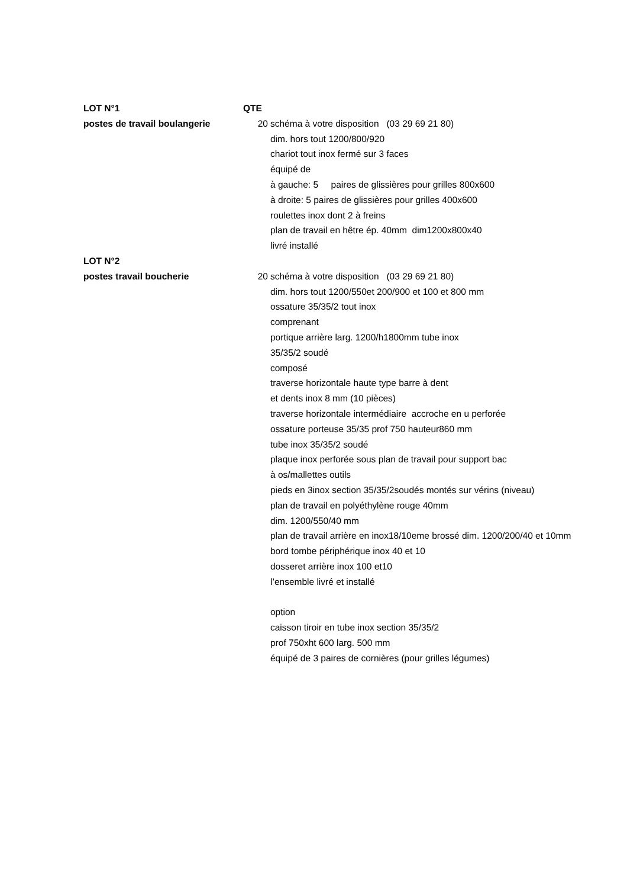| LOT N°1 | QTE | |
| postes de travail boulangerie | 20 | schéma à votre disposition (03 29 69 21 80) |
| | | dim. hors tout 1200/800/920 |
| | | chariot tout inox fermé sur 3 faces |
| | | équipé de |
| | | à gauche: 5 paires de glissières pour grilles 800x600 |
| | | à droite: 5 paires de glissières pour grilles 400x600 |
| | | roulettes inox dont 2 à freins |
| | | plan de travail en hêtre ép. 40mm dim1200x800x40 |
| | | livré installé |
| LOT N°2 | | |
| postes travail boucherie | 20 | schéma à votre disposition (03 29 69 21 80) |
| | | dim. hors tout 1200/550et 200/900 et 100 et 800 mm |
| | | ossature 35/35/2 tout inox |
| | | comprenant |
| | | portique arrière larg. 1200/h1800mm tube inox |
| | | 35/35/2 soudé |
| | | composé |
| | | traverse horizontale haute type barre à dent |
| | | et dents inox 8 mm (10 pièces) |
| | | traverse horizontale intermédiaire accroche en u perforée |
| | | ossature porteuse 35/35 prof 750 hauteur860 mm |
| | | tube inox 35/35/2 soudé |
| | | plaque inox perforée sous plan de travail pour support bac |
| | | à os/mallettes outils |
| | | pieds en 3inox section 35/35/2soudés montés sur vérins (niveau) |
| | | plan de travail en polyéthylène rouge 40mm |
| | | dim. 1200/550/40 mm |
| | | plan de travail arrière en inox18/10eme brossé dim. 1200/200/40 et 10mm |
| | | bord tombe périphérique inox 40 et 10 |
| | | dosseret arrière inox 100 et10 |
| | | l’ensemble livré et installé |
| | | option |
| | | caisson tiroir en tube inox section 35/35/2 |
| | | prof 750xht 600 larg. 500 mm |
| | | équipé de 3 paires de cornières (pour grilles légumes) |